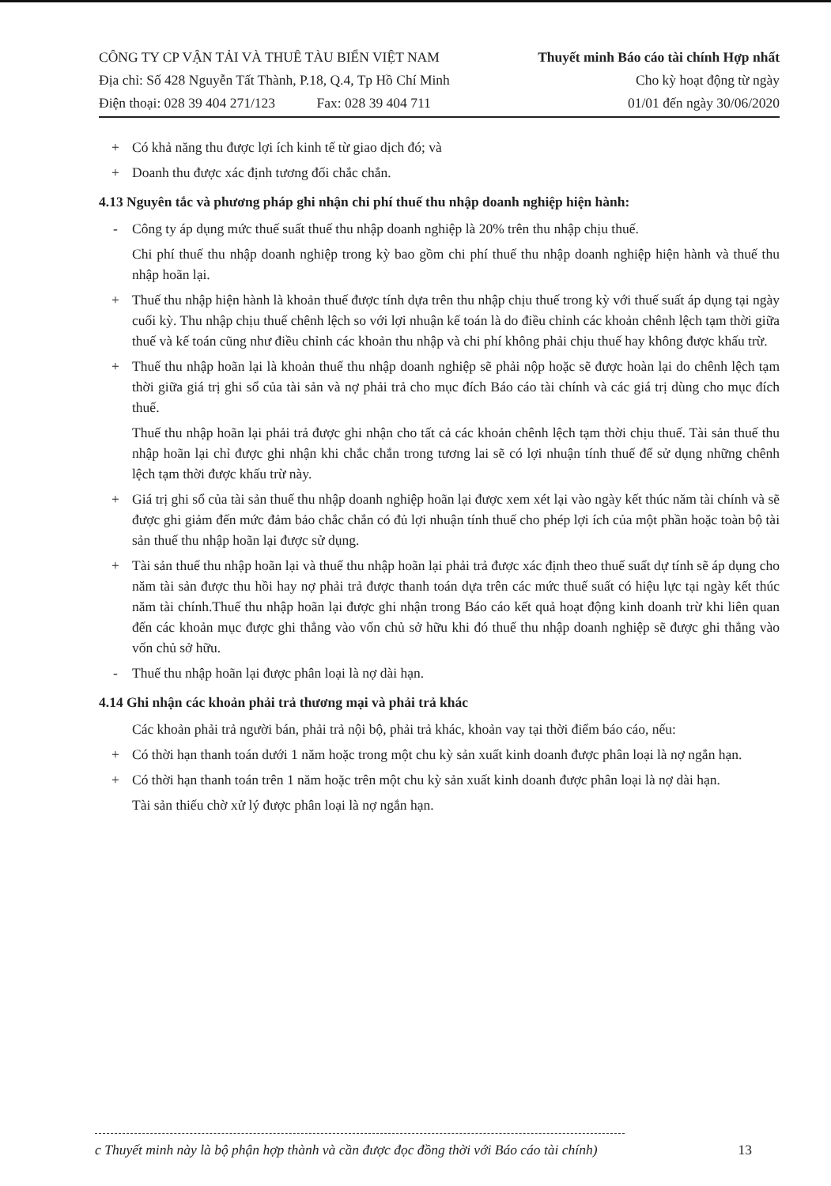CÔNG TY CP VẬN TẢI VÀ THUÊ TÀU BIỂN VIỆT NAM
Địa chỉ: Số 428 Nguyễn Tất Thành, P.18, Q.4, Tp Hồ Chí Minh
Điện thoại: 028 39 404 271/123 Fax: 028 39 404 711
Thuyết minh Báo cáo tài chính Hợp nhất
Cho kỳ hoạt động từ ngày
01/01 đến ngày 30/06/2020
+ Có khả năng thu được lợi ích kinh tế từ giao dịch đó; và
+ Doanh thu được xác định tương đối chắc chắn.
4.13 Nguyên tắc và phương pháp ghi nhận chi phí thuế thu nhập doanh nghiệp hiện hành:
- Công ty áp dụng mức thuế suất thuế thu nhập doanh nghiệp là 20% trên thu nhập chịu thuế.
Chi phí thuế thu nhập doanh nghiệp trong kỳ bao gồm chi phí thuế thu nhập doanh nghiệp hiện hành và thuế thu nhập hoãn lại.
+ Thuế thu nhập hiện hành là khoản thuế được tính dựa trên thu nhập chịu thuế trong kỳ với thuế suất áp dụng tại ngày cuối kỳ. Thu nhập chịu thuế chênh lệch so với lợi nhuận kế toán là do điều chỉnh các khoản chênh lệch tạm thời giữa thuế và kế toán cũng như điều chỉnh các khoản thu nhập và chi phí không phải chịu thuế hay không được khấu trừ.
+ Thuế thu nhập hoãn lại là khoản thuế thu nhập doanh nghiệp sẽ phải nộp hoặc sẽ được hoàn lại do chênh lệch tạm thời giữa giá trị ghi sổ của tài sản và nợ phải trả cho mục đích Báo cáo tài chính và các giá trị dùng cho mục đích thuế.
Thuế thu nhập hoãn lại phải trả được ghi nhận cho tất cả các khoản chênh lệch tạm thời chịu thuế. Tài sản thuế thu nhập hoãn lại chỉ được ghi nhận khi chắc chắn trong tương lai sẽ có lợi nhuận tính thuế để sử dụng những chênh lệch tạm thời được khấu trừ này.
+ Giá trị ghi sổ của tài sản thuế thu nhập doanh nghiệp hoãn lại được xem xét lại vào ngày kết thúc năm tài chính và sẽ được ghi giảm đến mức đảm bảo chắc chắn có đủ lợi nhuận tính thuế cho phép lợi ích của một phần hoặc toàn bộ tài sản thuế thu nhập hoãn lại được sử dụng.
+ Tài sản thuế thu nhập hoãn lại và thuế thu nhập hoãn lại phải trả được xác định theo thuế suất dự tính sẽ áp dụng cho năm tài sản được thu hồi hay nợ phải trả được thanh toán dựa trên các mức thuế suất có hiệu lực tại ngày kết thúc năm tài chính.Thuế thu nhập hoãn lại được ghi nhận trong Báo cáo kết quả hoạt động kinh doanh trừ khi liên quan đến các khoản mục được ghi thẳng vào vốn chủ sở hữu khi đó thuế thu nhập doanh nghiệp sẽ được ghi thẳng vào vốn chủ sở hữu.
- Thuế thu nhập hoãn lại được phân loại là nợ dài hạn.
4.14 Ghi nhận các khoản phải trả thương mại và phải trả khác
Các khoản phải trả người bán, phải trả nội bộ, phải trả khác, khoản vay tại thời điểm báo cáo, nếu:
+ Có thời hạn thanh toán dưới 1 năm hoặc trong một chu kỳ sản xuất kinh doanh được phân loại là nợ ngắn hạn.
+ Có thời hạn thanh toán trên 1 năm hoặc trên một chu kỳ sản xuất kinh doanh được phân loại là nợ dài hạn.
Tài sản thiếu chờ xử lý được phân loại là nợ ngắn hạn.
c Thuyết minh này là bộ phận hợp thành và cần được đọc đồng thời với Báo cáo tài chính) 13